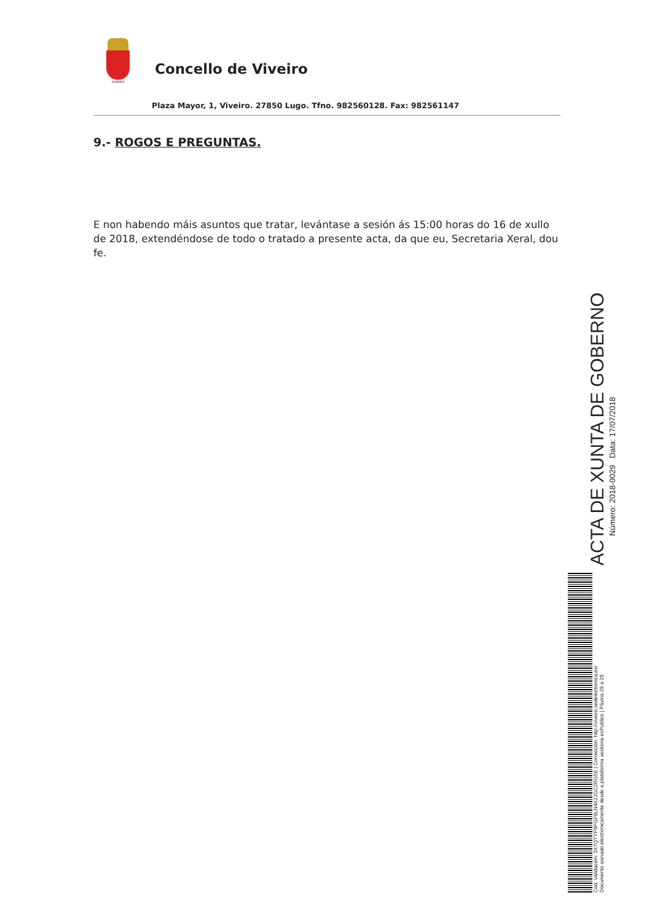VIVEIRO
Concello de Viveiro
Plaza Mayor, 1, Viveiro. 27850 Lugo. Tfno. 982560128. Fax: 982561147
9.- ROGOS E PREGUNTAS.
E non habendo máis asuntos que tratar, levántase a sesión ás 15:00 horas do 16 de xullo de 2018, extendéndose de todo o tratado a presente acta, da que eu, Secretaria Xeral, dou fe.
ACTA DE XUNTA DE GOBERNO
Número: 2018-0029 Data: 17/07/2018
Cod. Validación: 3X7QTYP9PGF9LN4K2JGC2RG5E | Corrección: http://viveiro.sedelectronica.es/
Documento asinado electronicamente desde a plataforma xestiona esPublico | Páxina 29 a 29